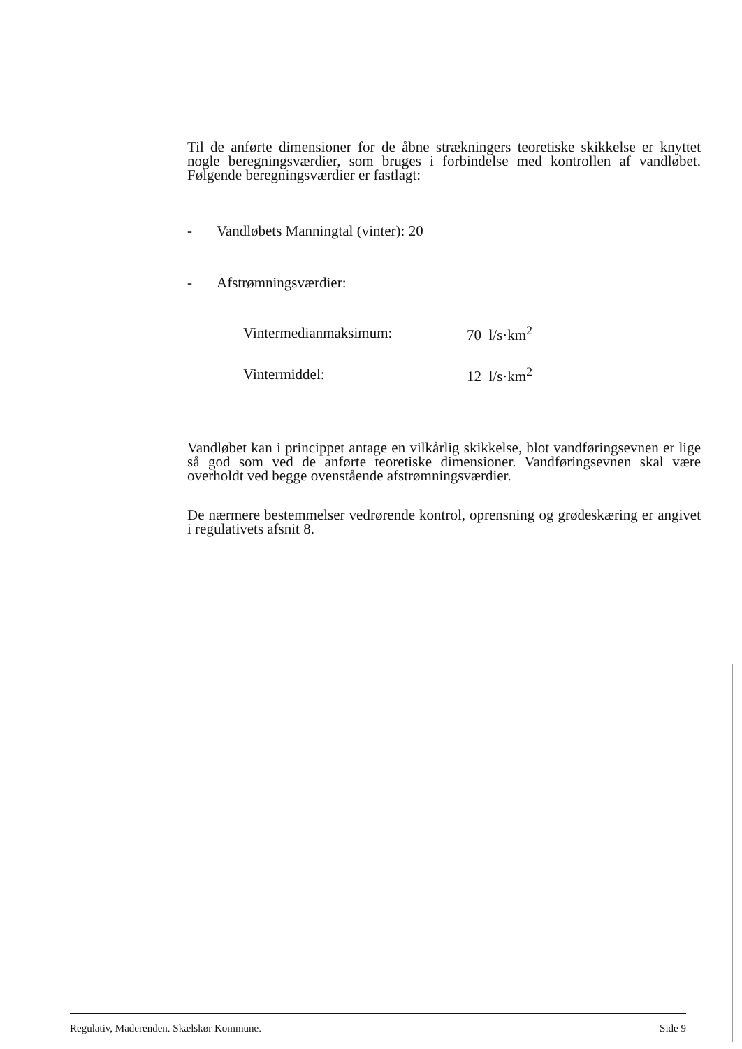Til de anførte dimensioner for de åbne strækningers teoretiske skikkelse er knyttet nogle beregningsværdier, som bruges i forbindelse med kontrollen af vandløbet. Følgende beregningsværdier er fastlagt:
- Vandløbets Manningtal (vinter): 20
- Afstrømningsværdier:
| Vintermedianmaksimum: | 70 l/s·km<sup>2</sup> |
| Vintermiddel: | 12 l/s·km<sup>2</sup> |
Vandløbet kan i princippet antage en vilkårlig skikkelse, blot vandføringsevnen er lige så god som ved de anførte teoretiske dimensioner. Vandføringsevnen skal være overholdt ved begge ovenstående afstrømningsværdier.
De nærmere bestemmelser vedrørende kontrol, oprensning og grødeskæring er angivet i regulativets afsnit 8.
Regulativ, Maderenden. Skælskør Kommune. Side 9